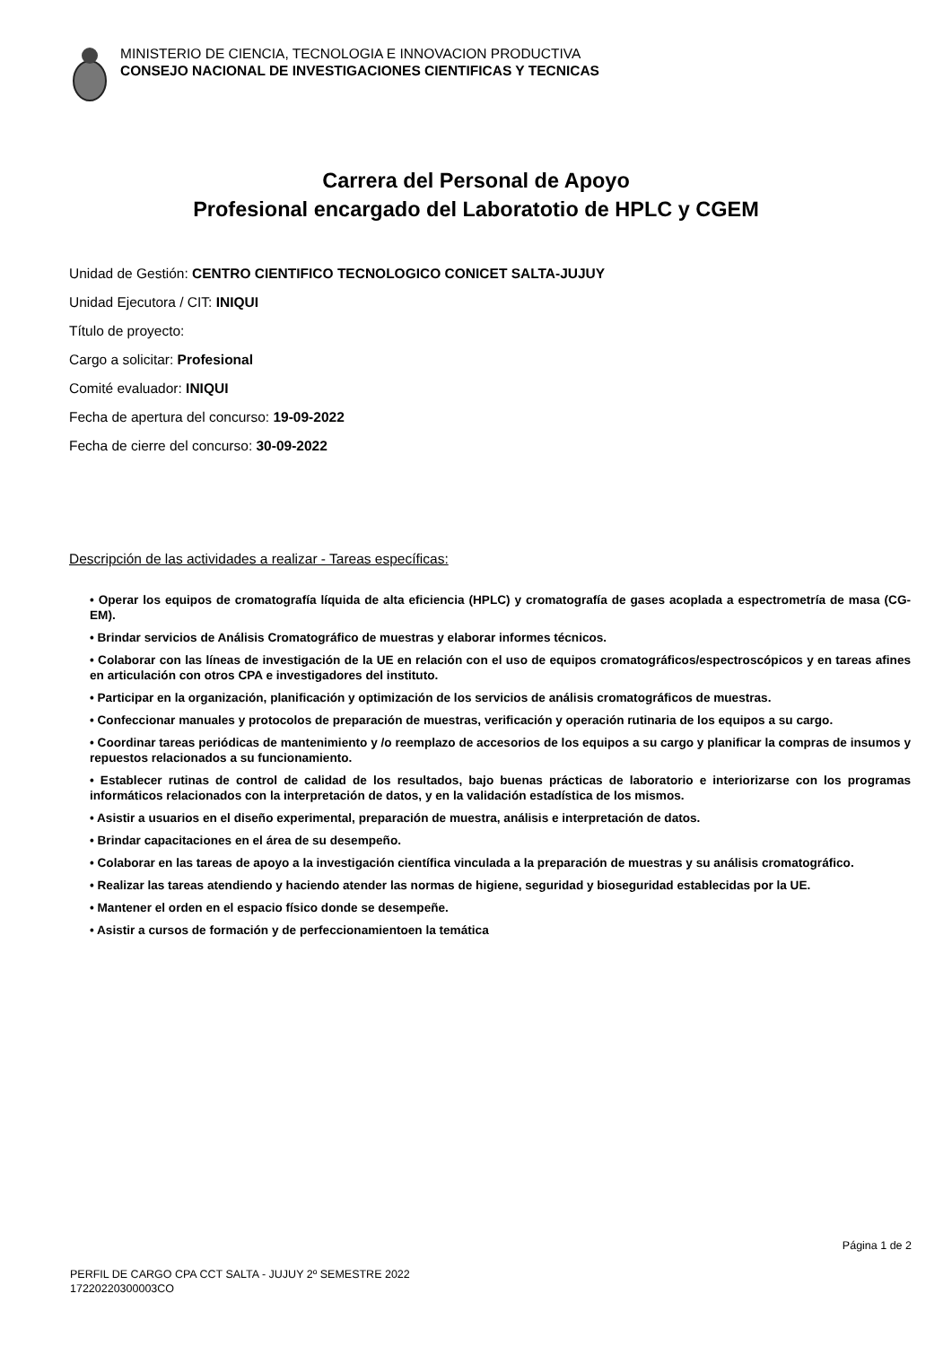MINISTERIO DE CIENCIA, TECNOLOGIA E INNOVACION PRODUCTIVA
CONSEJO NACIONAL DE INVESTIGACIONES CIENTIFICAS Y TECNICAS
Carrera del Personal de Apoyo
Profesional encargado del Laboratotio de HPLC y CGEM
Unidad de Gestión: CENTRO CIENTIFICO TECNOLOGICO CONICET SALTA-JUJUY
Unidad Ejecutora / CIT: INIQUI
Título de proyecto:
Cargo a solicitar: Profesional
Comité evaluador: INIQUI
Fecha de apertura del concurso: 19-09-2022
Fecha de cierre del concurso: 30-09-2022
Descripción de las actividades a realizar - Tareas específicas:
• Operar los equipos de cromatografía líquida de alta eficiencia (HPLC) y cromatografía de gases acoplada a espectrometría de masa (CG-EM).
• Brindar servicios de Análisis Cromatográfico de muestras y elaborar informes técnicos.
• Colaborar con las líneas de investigación de la UE en relación con el uso de equipos cromatográficos/espectroscópicos y en tareas afines en articulación con otros CPA e investigadores del instituto.
• Participar en la organización, planificación y optimización de los servicios de análisis cromatográficos de muestras.
• Confeccionar manuales y protocolos de preparación de muestras, verificación y operación rutinaria de los equipos a su cargo.
• Coordinar tareas periódicas de mantenimiento y /o reemplazo de accesorios de los equipos a su cargo y planificar la compras de insumos y repuestos relacionados a su funcionamiento.
• Establecer rutinas de control de calidad de los resultados, bajo buenas prácticas de laboratorio e interiorizarse con los programas informáticos relacionados con la interpretación de datos, y en la validación estadística de los mismos.
• Asistir a usuarios en el diseño experimental, preparación de muestra, análisis e interpretación de datos.
• Brindar capacitaciones en el área de su desempeño.
• Colaborar en las tareas de apoyo a la investigación científica vinculada a la preparación de muestras y su análisis cromatográfico.
• Realizar las tareas atendiendo y haciendo atender las normas de higiene, seguridad y bioseguridad establecidas por la UE.
• Mantener el orden en el espacio físico donde se desempeñe.
• Asistir a cursos de formación y de perfeccionamientoen la temática
Página 1 de 2
PERFIL DE CARGO CPA CCT SALTA - JUJUY 2º SEMESTRE 2022
17220220300003CO